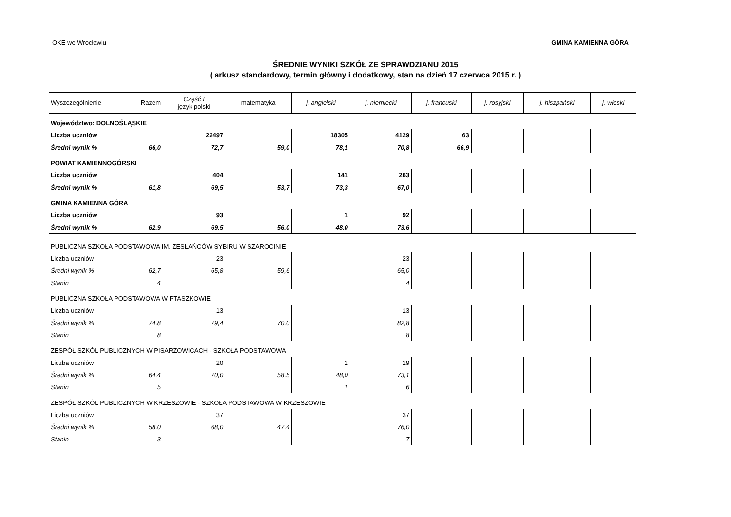OKE we Wrocławiu GMINA KAMIENNA GÓRA
ŚREDNIE WYNIKI SZKÓŁ ZE SPRAWDZIANU 2015
( arkusz standardowy, termin główny i dodatkowy, stan na dzień 17 czerwca 2015 r. )
| Wyszczególnienie | Razem | Część I język polski | matematyka | j. angielski | j. niemiecki | j. francuski | j. rosyjski | j. hiszpański | j. włoski |
| --- | --- | --- | --- | --- | --- | --- | --- | --- | --- |
| | Województwo: DOLNOŚLĄSKIE | | | | | | | | |
| Liczba uczniów | | 22497 | | 18305 | 4129 | 63 | | | |
| Średni wynik % | 66,0 | 72,7 | 59,0 | 78,1 | 70,8 | 66,9 | | | |
| POWIAT KAMIENNOGÓRSKI | | | | | | | | | |
| Liczba uczniów | | 404 | | 141 | 263 | | | | |
| Średni wynik % | 61,8 | 69,5 | 53,7 | 73,3 | 67,0 | | | | |
| GMINA KAMIENNA GÓRA | | | | | | | | | |
| Liczba uczniów | | 93 | | 1 | 92 | | | | |
| Średni wynik % | 62,9 | 69,5 | 56,0 | 48,0 | 73,6 | | | | |
| PUBLICZNA SZKOŁA PODSTAWOWA IM. ZESŁAŃCÓW SYBIRU W SZAROCINIE | | | | | | | | | |
| Liczba uczniów | | 23 | | | 23 | | | | |
| Średni wynik % | 62,7 | 65,8 | 59,6 | | 65,0 | | | | |
| Stanin | 4 | | | | 4 | | | | |
| PUBLICZNA SZKOŁA PODSTAWOWA W PTASZKOWIE | | | | | | | | | |
| Liczba uczniów | | 13 | | | 13 | | | | |
| Średni wynik % | 74,8 | 79,4 | 70,0 | | 82,8 | | | | |
| Stanin | 8 | | | | 8 | | | | |
| ZESPÓŁ SZKÓŁ PUBLICZNYCH W PISARZOWICACH - SZKOŁA PODSTAWOWA | | | | | | | | | |
| Liczba uczniów | | 20 | | 1 | 19 | | | | |
| Średni wynik % | 64,4 | 70,0 | 58,5 | 48,0 | 73,1 | | | | |
| Stanin | 5 | | | 1 | 6 | | | | |
| ZESPÓŁ SZKÓŁ PUBLICZNYCH W KRZESZOWIE - SZKOŁA PODSTAWOWA W KRZESZOWIE | | | | | | | | | |
| Liczba uczniów | | 37 | | | 37 | | | | |
| Średni wynik % | 58,0 | 68,0 | 47,4 | | 76,0 | | | | |
| Stanin | 3 | | | | 7 | | | | |